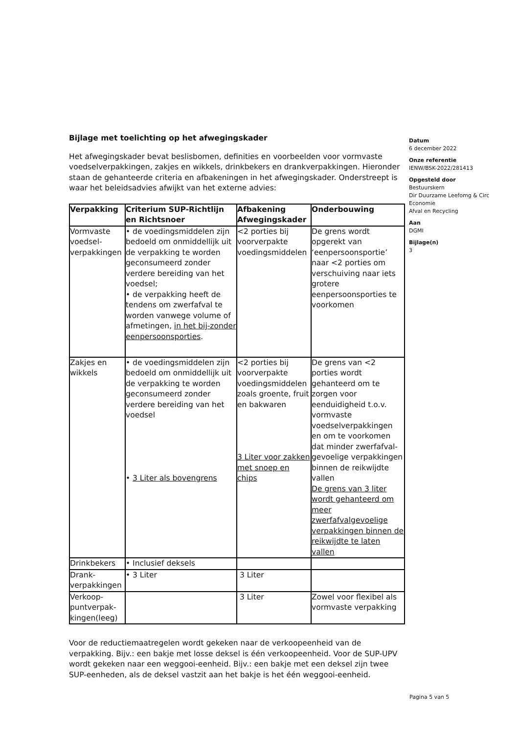Bijlage met toelichting op het afwegingskader
Het afwegingskader bevat beslisbomen, definities en voorbeelden voor vormvaste voedselverpakkingen, zakjes en wikkels, drinkbekers en drankverpakkingen. Hieronder staan de gehanteerde criteria en afbakeningen in het afwegingskader. Onderstreept is waar het beleidsadvies afwijkt van het externe advies:
| Verpakking | Criterium SUP-Richtlijn en Richtsnoer | Afbakening Afwegingskader | Onderbouwing |
| --- | --- | --- | --- |
| Vormvaste voedsel-verpakkingen | • de voedingsmiddelen zijn bedoeld om onmiddellijk uit de verpakking te worden geconsumeerd zonder verdere bereiding van het voedsel; • de verpakking heeft de tendens om zwerfafval te worden vanwege volume of afmetingen, in het bij-zonder eenpersoonsporties . | <2 porties bij voorverpakte voedingsmiddelen | De grens wordt opgerekt van ‘eenpersoonsportie’ naar <2 porties om verschuiving naar iets grotere eenpersoonsporties te voorkomen |
| Zakjes en wikkels | • de voedingsmiddelen zijn bedoeld om onmiddellijk uit de verpakking te worden geconsumeerd zonder verdere bereiding van het voedsel • 3 Liter als bovengrens | <2 porties bij voorverpakte voedingsmiddelen zoals groente, fruit en bakwaren 3 Liter voor zakken met snoep en chips | De grens van <2 porties wordt gehanteerd om te zorgen voor eenduidigheid t.o.v. vormvaste voedselverpakkingen en om te voorkomen dat minder zwerfafval-gevoelige verpakkingen binnen de reikwijdte vallen De grens van 3 liter wordt gehanteerd om meer zwerfafvalgevoelige verpakkingen binnen de reikwijdte te laten vallen |
| Drinkbekers | • Inclusief deksels | | |
| Drank-verpakkingen | • 3 Liter | 3 Liter | |
| Verkoop-puntverpak-kingen(leeg) | | 3 Liter | Zowel voor flexibel als vormvaste verpakking |
Voor de reductiemaatregelen wordt gekeken naar de verkoopeenheid van de verpakking. Bijv.: een bakje met losse deksel is één verkoopeenheid. Voor de SUP-UPV wordt gekeken naar een weggooi-eenheid. Bijv.: een bakje met een deksel zijn twee SUP-eenheden, als de deksel vastzit aan het bakje is het één weggooi-eenheid.
Datum
6 december 2022
Onze referentie
IENW/BSK-2022/281413
Opgesteld door
Bestuurskern
Dir Duurzame Leefomg & Circ Economie
Afval en Recycling
Aan
DGMI
Bijlage(n)
3
Pagina 5 van 5